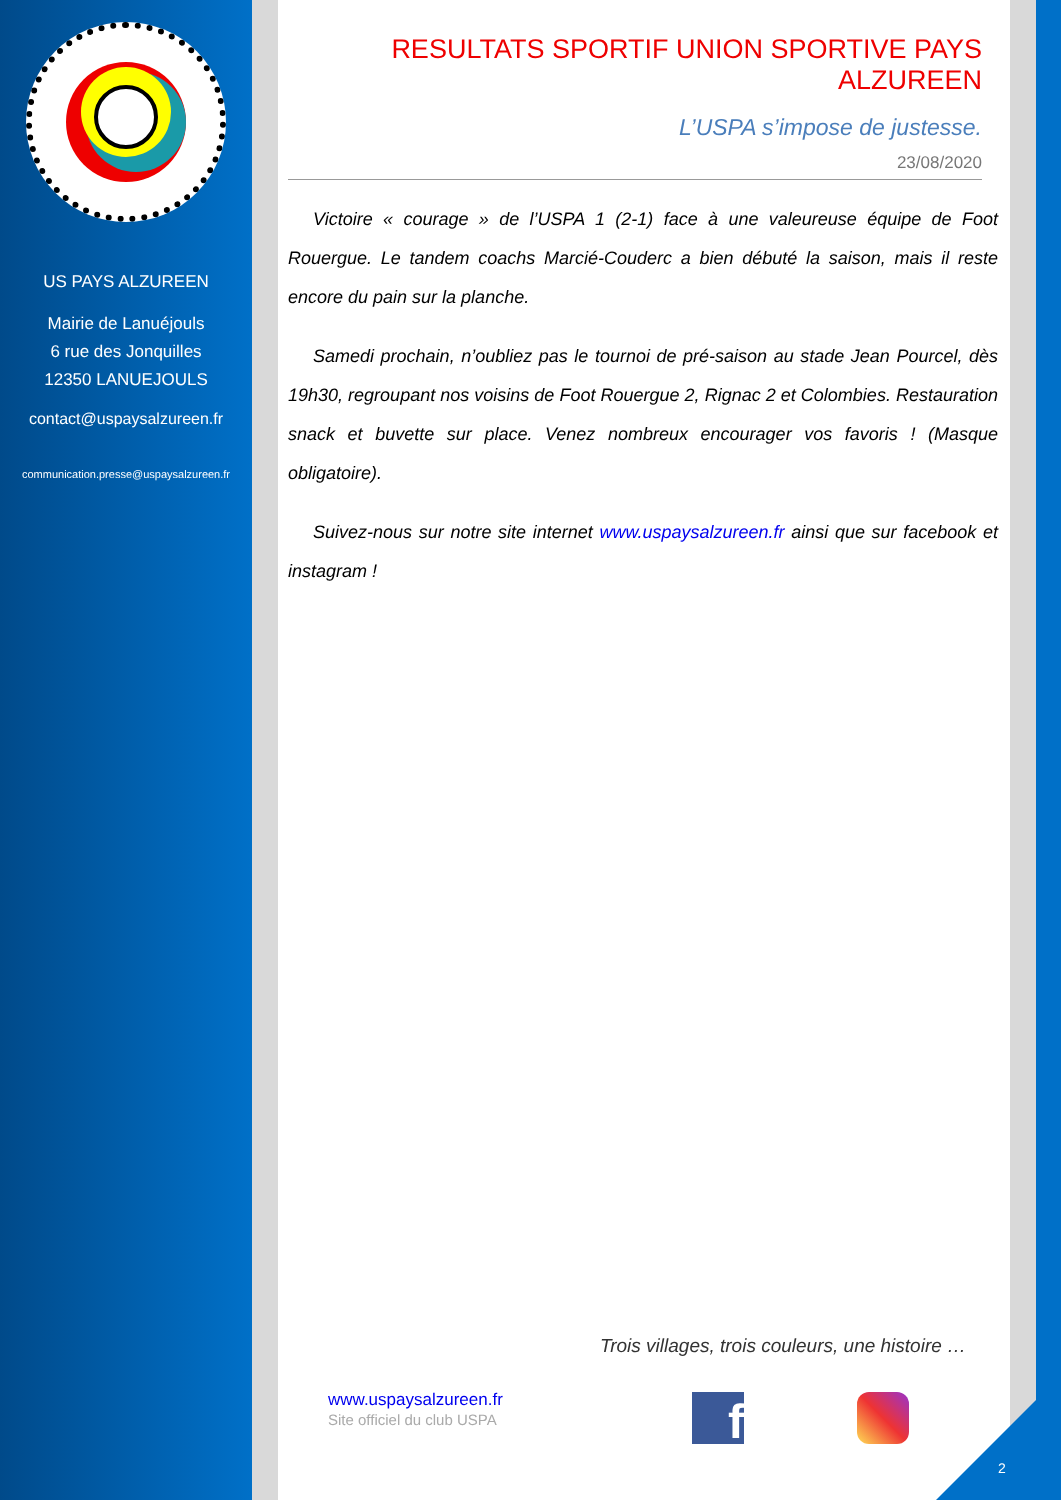US PAYS ALZUREEN
Mairie de Lanuéjouls
6 rue des Jonquilles
12350 LANUEJOULS
contact@uspaysalzureen.fr
communication.presse@uspaysalzureen.fr
RESULTATS SPORTIF UNION SPORTIVE PAYS ALZUREEN
L’USPA s’impose de justesse.
23/08/2020
Victoire « courage » de l’USPA 1 (2-1) face à une valeureuse équipe de Foot Rouergue. Le tandem coachs Marcié-Couderc a bien débuté la saison, mais il reste encore du pain sur la planche.
Samedi prochain, n’oubliez pas le tournoi de pré-saison au stade Jean Pourcel, dès 19h30, regroupant nos voisins de Foot Rouergue 2, Rignac 2 et Colombies. Restauration snack et buvette sur place. Venez nombreux encourager vos favoris ! (Masque obligatoire).
Suivez-nous sur notre site internet www.uspaysalzureen.fr ainsi que sur facebook et instagram !
Trois villages, trois couleurs, une histoire …
www.uspaysalzureen.fr
Site officiel du club USPA
f
2